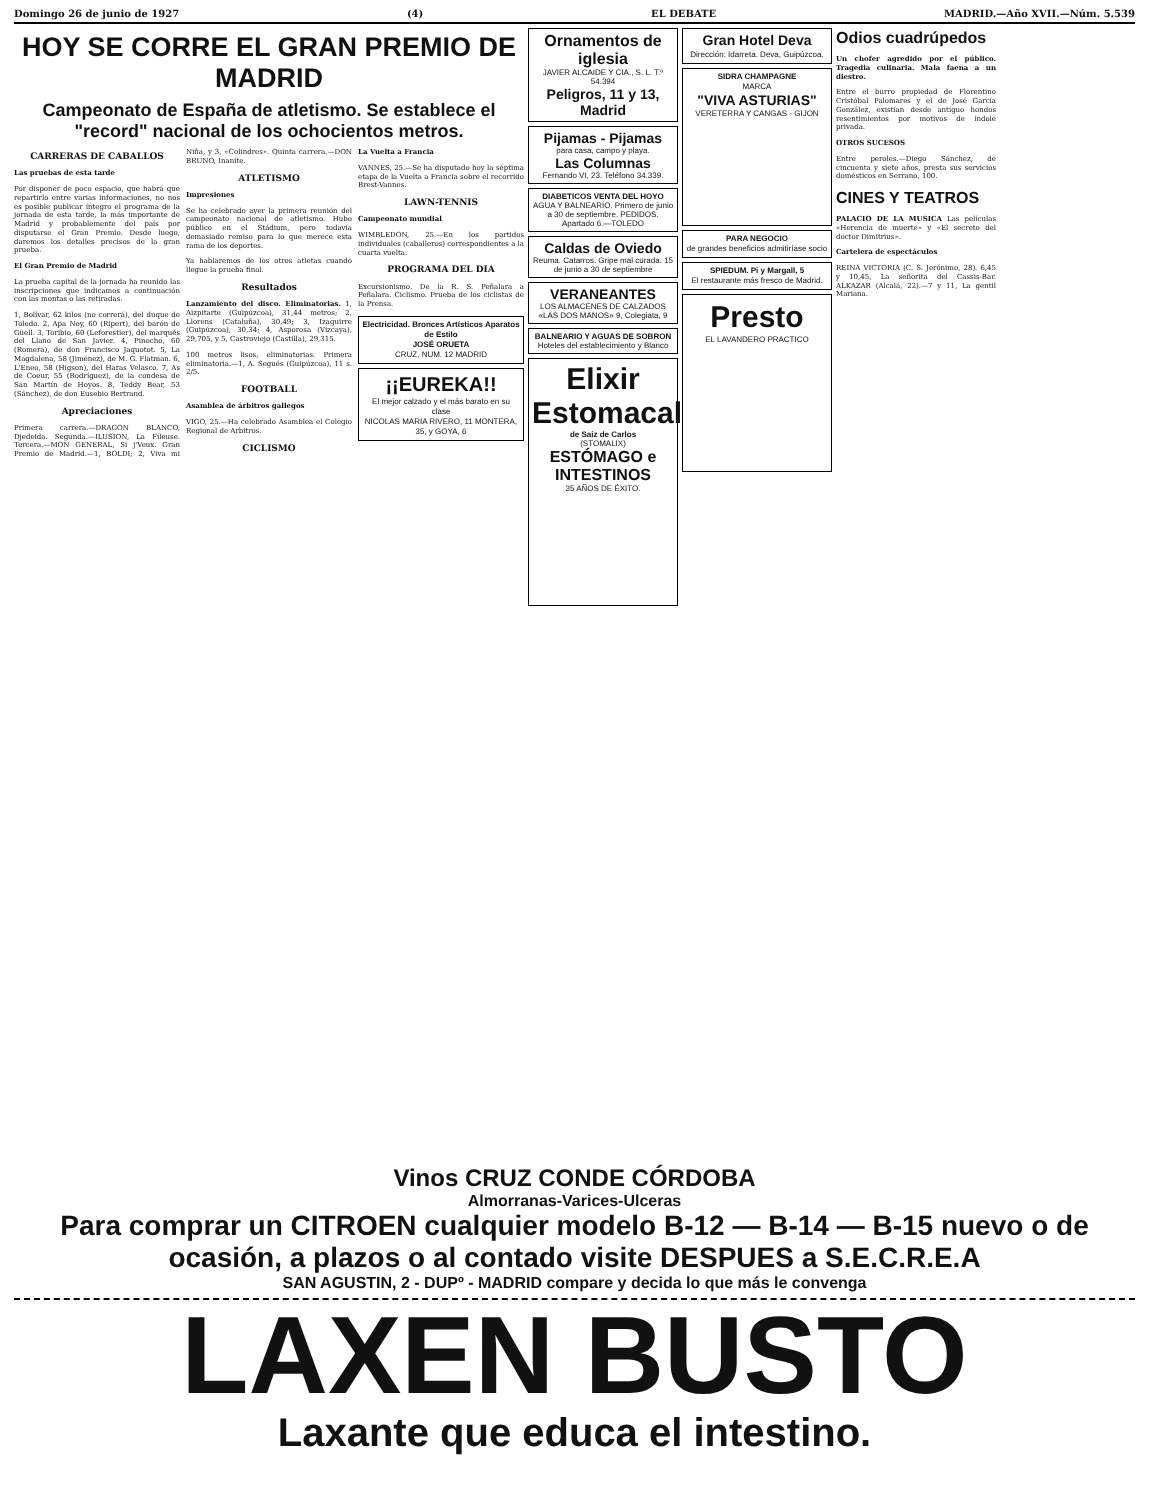Domingo 26 de junio de 1927 (4) EL DEBATE MADRID.—Año XVII.—Núm. 5.539
HOY SE CORRE EL GRAN PREMIO DE MADRID
Campeonato de España de atletismo. Se establece el "record" nacional de los ochocientos metros.
CARRERAS DE CABALLOS
Las pruebas de esta tarde
Por disponer de poco espacio, que habrá que repartirlo entre varias informaciones, no nos es posible publicar íntegro el programa de la jornada de esta tarde, la más importante de Madrid y probablemente del país por disputarse el Gran Premio. Desde luego, daremos los detalles precisos de la gran prueba.
El Gran Premio de Madrid
La prueba capital de la jornada ha reunido las inscripciones que indicamos a continuación con las montas o las retiradas.
1, Bolívar, 62 kilos (no correrá), del duque de Toledo. 2, Apa Noy, 60 (Ripert), del barón de Güell. 3, Toribio, 60 (Leforestier), del marqués del Llano de San Javier. 4, Pinocho, 60 (Romera), de don Francisco Jaquotot. 5, La Magdalena, 58 (Jiménez), de M. G. Flatman. 6, L'Eneo, 58 (Higson), del Haras Velasco. 7, As de Coeur, 55 (Rodríguez), de la condesa de San Martín de Hoyos. 8, Teddy Bear, 53 (Sánchez), de don Eusebio Bertrand.
Apreciaciones
Primera carrera.—DRAGON BLANCO, Djedeida. Segunda.—ILUSION, La Fileuse. Tercera.—MON GENERAL, Si j'Veux. Gran Premio de Madrid.—1, BOLDI; 2, Viva mi Niña, y 3, «Colindres». Quinta carrera.—DON BRUNO, Inanite.
ATLETISMO
Impresiones
Se ha celebrado ayer la primera reunión del campeonato nacional de atletismo. Hubo público en el Stádium, pero todavía demasiado remiso para lo que merece esta rama de los deportes.
Ya hablaremos de los otros atletas cuando llegue la prueba final.
Resultados
Lanzamiento del disco. Eliminatorias. 1, Aizpitarte (Guipúzcoa), 31,44 metros; 2, Llorens (Cataluña), 30,49; 3, Izaguirre (Guipúzcoa), 30,34; 4, Asporosa (Vizcaya), 29,705, y 5, Castroviejo (Castilla), 29,315.
100 metros lisos, eliminatorias. Primera eliminatoria.—1, A. Segués (Guipúzcoa), 11 s. 2/5.
FOOTBALL
Asamblea de árbitros gallegos
VIGO, 25.—Ha celebrado Asamblea el Colegio Regional de Arbitros.
CICLISMO
La Vuelta a Francia
VANNES, 25.—Se ha disputado hoy la séptima etapa de la Vuelta a Francia sobre el recorrido Brest-Vannes.
LAWN-TENNIS
Campeonato mundial
WIMBLEDON, 25.—En los partidos individuales (caballeros) correspondientes a la cuarta vuelta.
PROGRAMA DEL DIA
Excursionismo. De la R. S. Peñalara a Peñalara. Ciclismo. Prueba de los ciclistas de la Prensa.
Electricidad. Bronces Artísticos Aparatos de Estilo
JOSÉ ORUETA
CRUZ, NUM. 12 MADRID
¡¡EUREKA!!
El mejor calzado y el más barato en su clase
NICOLAS MARIA RIVERO, 11 MONTERA, 35, y GOYA, 6
Ornamentos de iglesia
JAVIER ALCAIDE Y CIA., S. L. T.º 54.394
Peligros, 11 y 13, Madrid
Pijamas - Pijamas
para casa, campo y playa.
Las Columnas
Fernando VI, 23. Teléfono 34.339.
DIABETICOS VENTA DEL HOYO
AGUA Y BALNEARIO. Primero de junio a 30 de septiembre. PEDIDOS. Apartado 6.—TOLEDO
Caldas de Oviedo
Reuma. Catarros. Gripe mal curada. 15 de junio a 30 de septiembre
VERANEANTES
LOS ALMACENES DE CALZADOS «LAS DOS MANOS» 9, Colegiata, 9
BALNEARIO Y AGUAS DE SOBRON
Hoteles del establecimiento y Blanco
Elixir Estomacal
de Saiz de Carlos
(STOMALIX)
ESTÓMAGO e INTESTINOS
35 AÑOS DE ÉXITO.
Gran Hotel Deva
Dirección: Idarreta. Deva, Guipúzcoa.
SIDRA CHAMPAGNE
MARCA
"VIVA ASTURIAS"
VERETERRA Y CANGAS - GIJON
PARA NEGOCIO
de grandes beneficios admitiríase socio
SPIEDUM. Pi y Margall, 5
El restaurante más fresco de Madrid.
Presto
EL LAVANDERO PRACTICO
Odios cuadrúpedos
Un chofer agredido por el público. Tragedia culinaria. Mala faena a un diestro.
Entre el burro propiedad de Florentino Cristóbal Palomares y el de José García González, existían desde antiguo hondos resentimientos por motivos de índole privada.
OTROS SUCESOS
Entre peroles.—Diego Sánchez, de cincuenta y siete años, presta sus servicios domésticos en Serrano, 100.
CINES Y TEATROS
PALACIO DE LA MUSICA Las películas «Herencia de muerte» y «El secreto del doctor Dimitrius».
Cartelera de espectáculos
REINA VICTORIA (C. S. Jerónimo, 28). 6,45 y 10,45, La señorita del Cassis-Bar. ALKAZAR (Alcalá, 22).—7 y 11, La gentil Mariana.
Vinos CRUZ CONDE CÓRDOBA
Almorranas-Varices-Ulceras
Para comprar un CITROEN cualquier modelo B-12 — B-14 — B-15 nuevo o de ocasión, a plazos o al contado visite DESPUES a S.E.C.R.E.A
SAN AGUSTIN, 2 - DUPº - MADRID compare y decida lo que más le convenga
LAXEN BUSTO
Laxante que educa el intestino.